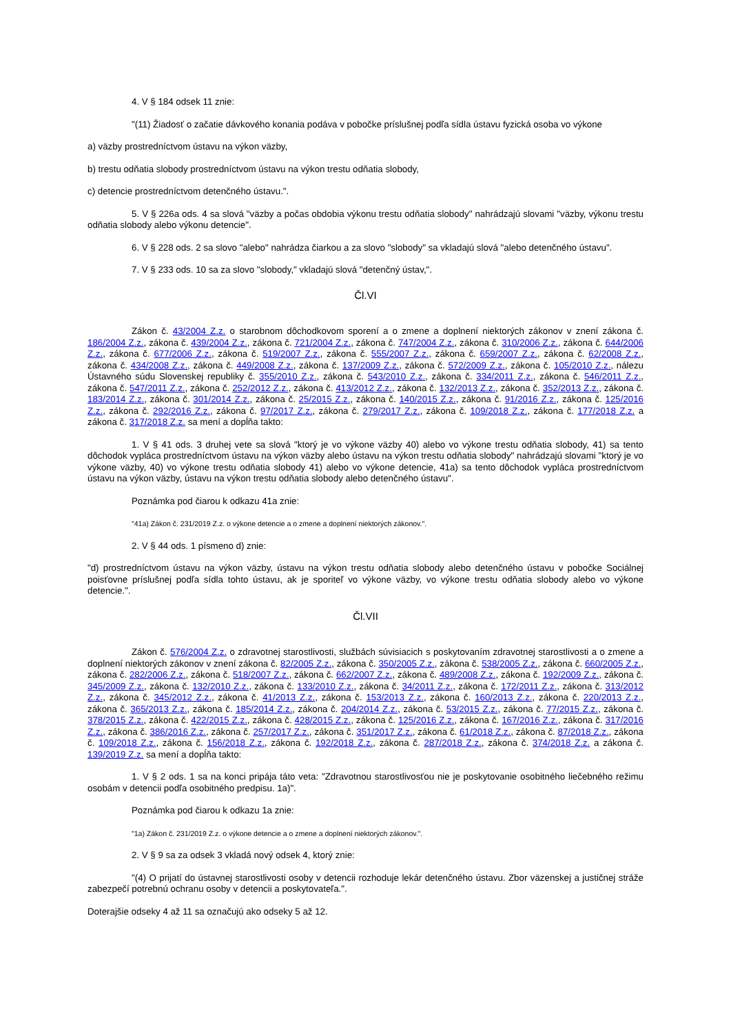4. V § 184 odsek 11 znie:
"(11) Žiadosť o začatie dávkového konania podáva v pobočke príslušnej podľa sídla ústavu fyzická osoba vo výkone
a) väzby prostredníctvom ústavu na výkon väzby,
b) trestu odňatia slobody prostredníctvom ústavu na výkon trestu odňatia slobody,
c) detencie prostredníctvom detenčného ústavu.".
5. V § 226a ods. 4 sa slová "väzby a počas obdobia výkonu trestu odňatia slobody" nahrádzajú slovami "väzby, výkonu trestu odňatia slobody alebo výkonu detencie".
6. V § 228 ods. 2 sa slovo "alebo" nahrádza čiarkou a za slovo "slobody" sa vkladajú slová "alebo detenčného ústavu".
7. V § 233 ods. 10 sa za slovo "slobody," vkladajú slová "detenčný ústav,".
Čl.VI
Zákon č. 43/2004 Z.z. o starobnom dôchodkovom sporení a o zmene a doplnení niektorých zákonov v znení zákona č. 186/2004 Z.z., zákona č. 439/2004 Z.z., zákona č. 721/2004 Z.z., zákona č. 747/2004 Z.z., zákona č. 310/2006 Z.z., zákona č. 644/2006 Z.z., zákona č. 677/2006 Z.z., zákona č. 519/2007 Z.z., zákona č. 555/2007 Z.z., zákona č. 659/2007 Z.z., zákona č. 62/2008 Z.z., zákona č. 434/2008 Z.z., zákona č. 449/2008 Z.z., zákona č. 137/2009 Z.z., zákona č. 572/2009 Z.z., zákona č. 105/2010 Z.z., nálezu Ústavného súdu Slovenskej republiky č. 355/2010 Z.z., zákona č. 543/2010 Z.z., zákona č. 334/2011 Z.z., zákona č. 546/2011 Z.z., zákona č. 547/2011 Z.z., zákona č. 252/2012 Z.z., zákona č. 413/2012 Z.z., zákona č. 132/2013 Z.z., zákona č. 352/2013 Z.z., zákona č. 183/2014 Z.z., zákona č. 301/2014 Z.z., zákona č. 25/2015 Z.z., zákona č. 140/2015 Z.z., zákona č. 91/2016 Z.z., zákona č. 125/2016 Z.z., zákona č. 292/2016 Z.z., zákona č. 97/2017 Z.z., zákona č. 279/2017 Z.z., zákona č. 109/2018 Z.z., zákona č. 177/2018 Z.z. a zákona č. 317/2018 Z.z. sa mení a dopĺňa takto:
1. V § 41 ods. 3 druhej vete sa slová "ktorý je vo výkone väzby 40) alebo vo výkone trestu odňatia slobody, 41) sa tento dôchodok vypláca prostredníctvom ústavu na výkon väzby alebo ústavu na výkon trestu odňatia slobody" nahrádzajú slovami "ktorý je vo výkone väzby, 40) vo výkone trestu odňatia slobody 41) alebo vo výkone detencie, 41a) sa tento dôchodok vypláca prostredníctvom ústavu na výkon väzby, ústavu na výkon trestu odňatia slobody alebo detenčného ústavu".
Poznámka pod čiarou k odkazu 41a znie:
"41a) Zákon č. 231/2019 Z.z. o výkone detencie a o zmene a doplnení niektorých zákonov.".
2. V § 44 ods. 1 písmeno d) znie:
"d) prostredníctvom ústavu na výkon väzby, ústavu na výkon trestu odňatia slobody alebo detenčného ústavu v pobočke Sociálnej poisťovne príslušnej podľa sídla tohto ústavu, ak je sporiteľ vo výkone väzby, vo výkone trestu odňatia slobody alebo vo výkone detencie.".
Čl.VII
Zákon č. 576/2004 Z.z. o zdravotnej starostlivosti, službách súvisiacich s poskytovaním zdravotnej starostlivosti a o zmene a doplnení niektorých zákonov v znení zákona č. 82/2005 Z.z., zákona č. 350/2005 Z.z., zákona č. 538/2005 Z.z., zákona č. 660/2005 Z.z., zákona č. 282/2006 Z.z., zákona č. 518/2007 Z.z., zákona č. 662/2007 Z.z., zákona č. 489/2008 Z.z., zákona č. 192/2009 Z.z., zákona č. 345/2009 Z.z., zákona č. 132/2010 Z.z., zákona č. 133/2010 Z.z., zákona č. 34/2011 Z.z., zákona č. 172/2011 Z.z., zákona č. 313/2012 Z.z., zákona č. 345/2012 Z.z., zákona č. 41/2013 Z.z., zákona č. 153/2013 Z.z., zákona č. 160/2013 Z.z., zákona č. 220/2013 Z.z., zákona č. 365/2013 Z.z., zákona č. 185/2014 Z.z., zákona č. 204/2014 Z.z., zákona č. 53/2015 Z.z., zákona č. 77/2015 Z.z., zákona č. 378/2015 Z.z., zákona č. 422/2015 Z.z., zákona č. 428/2015 Z.z., zákona č. 125/2016 Z.z., zákona č. 167/2016 Z.z., zákona č. 317/2016 Z.z., zákona č. 386/2016 Z.z., zákona č. 257/2017 Z.z., zákona č. 351/2017 Z.z., zákona č. 61/2018 Z.z., zákona č. 87/2018 Z.z., zákona č. 109/2018 Z.z., zákona č. 156/2018 Z.z., zákona č. 192/2018 Z.z., zákona č. 287/2018 Z.z., zákona č. 374/2018 Z.z. a zákona č. 139/2019 Z.z. sa mení a dopĺňa takto:
1. V § 2 ods. 1 sa na konci pripája táto veta: "Zdravotnou starostlivosťou nie je poskytovanie osobitného liečebného režimu osobám v detencii podľa osobitného predpisu. 1a)".
Poznámka pod čiarou k odkazu 1a znie:
"1a) Zákon č. 231/2019 Z.z. o výkone detencie a o zmene a doplnení niektorých zákonov.".
2. V § 9 sa za odsek 3 vkladá nový odsek 4, ktorý znie:
"(4) O prijatí do ústavnej starostlivosti osoby v detencii rozhoduje lekár detenčného ústavu. Zbor väzenskej a justičnej stráže zabezpečí potrebnú ochranu osoby v detencii a poskytovateľa.".
Doterajšie odseky 4 až 11 sa označujú ako odseky 5 až 12.